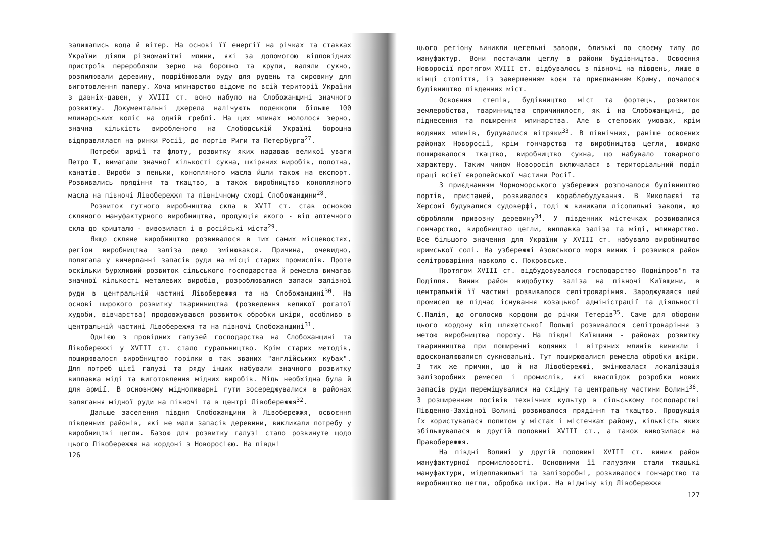залишались вода й вітер. На основі її енергії на річках та ставках України діяли різноманітні млини, які за допомогою відповідних пристроїв переробляли зерно на борошно та крупи, валяли сукно, розпилювали деревину, подрібнювали руду для рудень та сировину для виготовлення паперу. Хоча млинарство відоме по всій території України з давніх-давен, у XVIII ст. воно набуло на Слобожанщині значного розвитку. Документальні джерела налічують подекколи більше 100 млинарських коліс на одній греблі. На цих млинах мололося зерно, значна кількість виробленого на Слободській Україні борошна відправлялася на ринки Росії, до портів Риги та Петербурга<sup>27</sup>.
Потреби армії та флоту, розвитку яких надавав великої уваги Петро I, вимагали значної кількості сукна, шкіряних виробів, полотна, канатів. Вироби з пеньки, конопляного масла йшли також на експорт. Розвивались прядіння та ткацтво, а також виробництво конопляного масла на півночі Лівобережжя та північному сході Слобожанщини<sup>28</sup>.
Розвиток гутного виробництва скла в XVII ст. став основою скляного мануфактурного виробництва, продукція якого - від аптечного скла до кришталю - вивозилася і в російські міста<sup>29</sup>.
Якщо скляне виробництво розвивалося в тих самих місцевостях, регіон виробництва заліза дещо змінювався. Причина, очевидно, полягала у вичерпанні запасів руди на місці старих промислів. Проте оскільки бурхливий розвиток сільського господарства й ремесла вимагав значної кількості металевих виробів, розроблювалися запаси залізної руди в центральній частині Лівобережжя та на Слобожанщині<sup>30</sup>. На основі широкого розвитку тваринництва (розведення великої рогатої худоби, вівчарства) продовжувався розвиток обробки шкіри, особливо в центральній частині Лівобережжя та на півночі Слобожанщині<sup>31</sup>.
Однією з провідних галузей господарства на Слобожанщині та Лівобережжі у XVIII ст. стало гуральництво. Крім старих методів, поширювалося виробництво горілки в так званих "англійських кубах". Для потреб цієї галузі та ряду інших набували значного розвитку виплавка міді та виготовлення мідних виробів. Мідь необхідна була й для армії. В основному мідноливарні гути зосереджувалися в районах залягання мідної руди на півночі та в центрі Лівобережжя<sup>32</sup>.
Дальше заселення півдня Слобожанщини й Лівобережжя, освоєння південних районів, які не мали запасів деревини, викликали потребу у виробництві цегли. Базою для розвитку галузі стало розвинуте щодо цього Лівобережжя на кордоні з Новоросією. На півдні
126
цього регіону виникли цегельні заводи, близькі по своєму типу до мануфактур. Вони постачали цеглу в райони будівництва. Освоєння Новоросії протягом XVIII ст. відбувалось з півночі на південь, лише в кінці століття, із завершенням воєн та приєднанням Криму, почалося будівництво південних міст.
Освоєння степів, будівництво міст та фортець, розвиток землеробства, тваринництва спричинилося, як і на Слобожанщині, до піднесення та поширення млинарства. Але в степових умовах, крім водяних млинів, будувалися вітряки<sup>33</sup>. В північних, раніше освоєних районах Новоросії, крім гончарства та виробництва цегли, швидко поширювалося ткацтво, виробництво сукна, що набувало товарного характеру. Таким чином Новоросія включалася в територіальний поділ праці всієї європейської частини Росії.
З приєднанням Чорноморського узбережжя розпочалося будівництво портів, пристаней, розвивалося кораблебудування. В Миколаєві та Херсоні будувалися судоверфі, тоді ж виникали лісопильні заводи, що обробляли привозну деревину<sup>34</sup>. У південних містечках розвивалися гончарство, виробництво цегли, виплавка заліза та міді, млинарство. Все більшого значення для України у XVIII ст. набувало виробництво кримської солі. На узбережжі Азовського моря виник і розвився район селітроваріння навколо с. Покровське.
Протягом XVIII ст. відбудовувалося господарство Подніпров"я та Поділля. Виник район видобутку заліза на півночі Київщини, в центральній її частині розвивалося селітроваріння. Зароджувався цей промисел ще підчас існування козацької адміністрації та діяльності С.Палія, що оголосив кордони до річки Тетерів<sup>35</sup>. Саме для оборони цього кордону від шляхетської Польщі розвивалося селітроваріння з метою виробництва пороху. На півдні Київщини - районах розвитку тваринництва при поширенні водяних і вітряних млинів виникли і вдосконалювалися сукновальні. Тут поширювалися ремесла обробки шкіри. З тих же причин, що й на Лівобережжі, змінювалася локалізація залізоробних ремесел і промислів, які внаслідок розробки нових запасів руди переміщувалися на східну та центральну частини Волині<sup>36</sup>. З розширенням посівів технічних культур в сільському господарстві Південно-Західної Волині розвивалося прядіння та ткацтво. Продукція їх користувалася попитом у містах і містечках району, кількість яких збільшувалася в другій половині XVIII ст., а також вивозилася на Правобережжя.
На півдні Волині у другій половині XVIII ст. виник район мануфактурної промисловості. Основними її галузями стали ткацькі мануфактури, мідеплавильні та залізоробні, розвивалося гончарство та виробництво цегли, обробка шкіри. На відміну від Лівобережжя
127